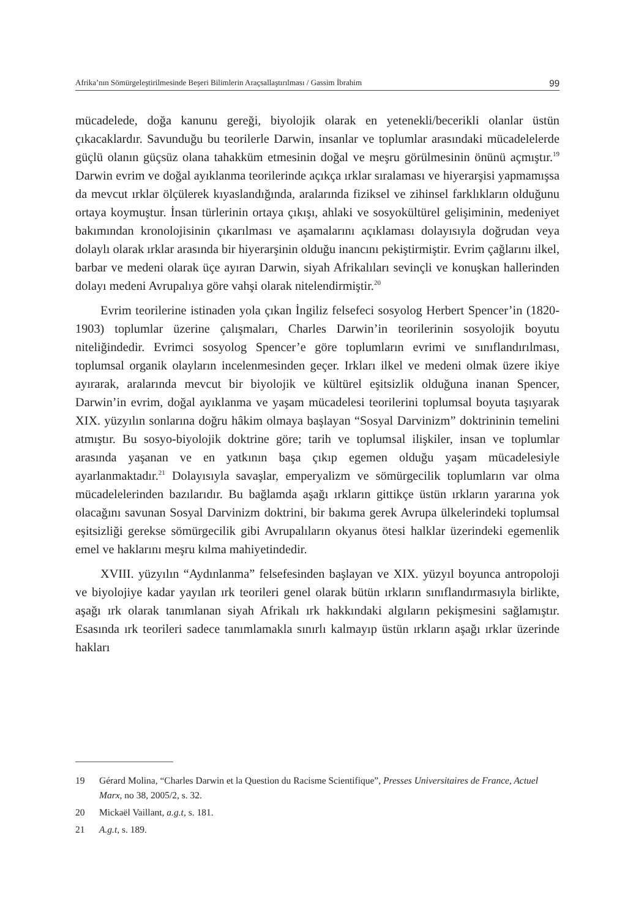Afrika’nın Sömürgeleştirilmesinde Beşeri Bilimlerin Araçsallaştırılması / Gassim İbrahim 99
mücadelede, doğa kanunu gereği, biyolojik olarak en yetenekli/becerikli olanlar üstün çıkacaklardır. Savunduğu bu teorilerle Darwin, insanlar ve toplumlar arasındaki mücadelelerde güçlü olanın güçsüz olana tahakküm etmesinin doğal ve meşru görülmesinin önünü açmıştır.<sup>19</sup> Darwin evrim ve doğal ayıklanma teorilerinde açıkça ırklar sıralaması ve hiyerarşisi yapmamışsa da mevcut ırklar ölçülerek kıyaslandığında, aralarında fiziksel ve zihinsel farklıkların olduğunu ortaya koymuştur. İnsan türlerinin ortaya çıkışı, ahlaki ve sosyokültürel gelişiminin, medeniyet bakımından kronolojisinin çıkarılması ve aşamalarını açıklaması dolayısıyla doğrudan veya dolaylı olarak ırklar arasında bir hiyerarşinin olduğu inancını pekiştirmiştir. Evrim çağlarını ilkel, barbar ve medeni olarak üçe ayıran Darwin, siyah Afrikalıları sevinçli ve konuşkan hallerinden dolayı medeni Avrupalıya göre vahşi olarak nitelendirmiştir.<sup>20</sup>
Evrim teorilerine istinaden yola çıkan İngiliz felsefeci sosyolog Herbert Spencer’in (1820-1903) toplumlar üzerine çalışmaları, Charles Darwin’in teorilerinin sosyolojik boyutu niteliğindedir. Evrimci sosyolog Spencer’e göre toplumların evrimi ve sınıflandırılması, toplumsal organik olayların incelenmesinden geçer. Irkları ilkel ve medeni olmak üzere ikiye ayırarak, aralarında mevcut bir biyolojik ve kültürel eşitsizlik olduğuna inanan Spencer, Darwin’in evrim, doğal ayıklanma ve yaşam mücadelesi teorilerini toplumsal boyuta taşıyarak XIX. yüzyılın sonlarına doğru hâkim olmaya başlayan “Sosyal Darvinizm” doktrininin temelini atmıştır. Bu sosyo-biyolojik doktrine göre; tarih ve toplumsal ilişkiler, insan ve toplumlar arasında yaşanan ve en yatkının başa çıkıp egemen olduğu yaşam mücadelesiyle ayarlanmaktadır.<sup>21</sup> Dolayısıyla savaşlar, emperyalizm ve sömürgecilik toplumların var olma mücadelelerinden bazılarıdır. Bu bağlamda aşağı ırkların gittikçe üstün ırkların yararına yok olacağını savunan Sosyal Darvinizm doktrini, bir bakıma gerek Avrupa ülkelerindeki toplumsal eşitsizliği gerekse sömürgecilik gibi Avrupalıların okyanus ötesi halklar üzerindeki egemenlik emel ve haklarını meşru kılma mahiyetindedir.
XVIII. yüzyılın “Aydınlanma” felsefesinden başlayan ve XIX. yüzyıl boyunca antropoloji ve biyolojiye kadar yayılan ırk teorileri genel olarak bütün ırkların sınıflandırmasıyla birlikte, aşağı ırk olarak tanımlanan siyah Afrikalı ırk hakkındaki algıların pekişmesini sağlamıştır. Esasında ırk teorileri sadece tanımlamakla sınırlı kalmayıp üstün ırkların aşağı ırklar üzerinde hakları
19 Gérard Molina, “Charles Darwin et la Question du Racisme Scientifique”, Presses Universitaires de France, Actuel Marx, no 38, 2005/2, s. 32.
20 Mickaël Vaillant, a.g.t, s. 181.
21 A.g.t, s. 189.